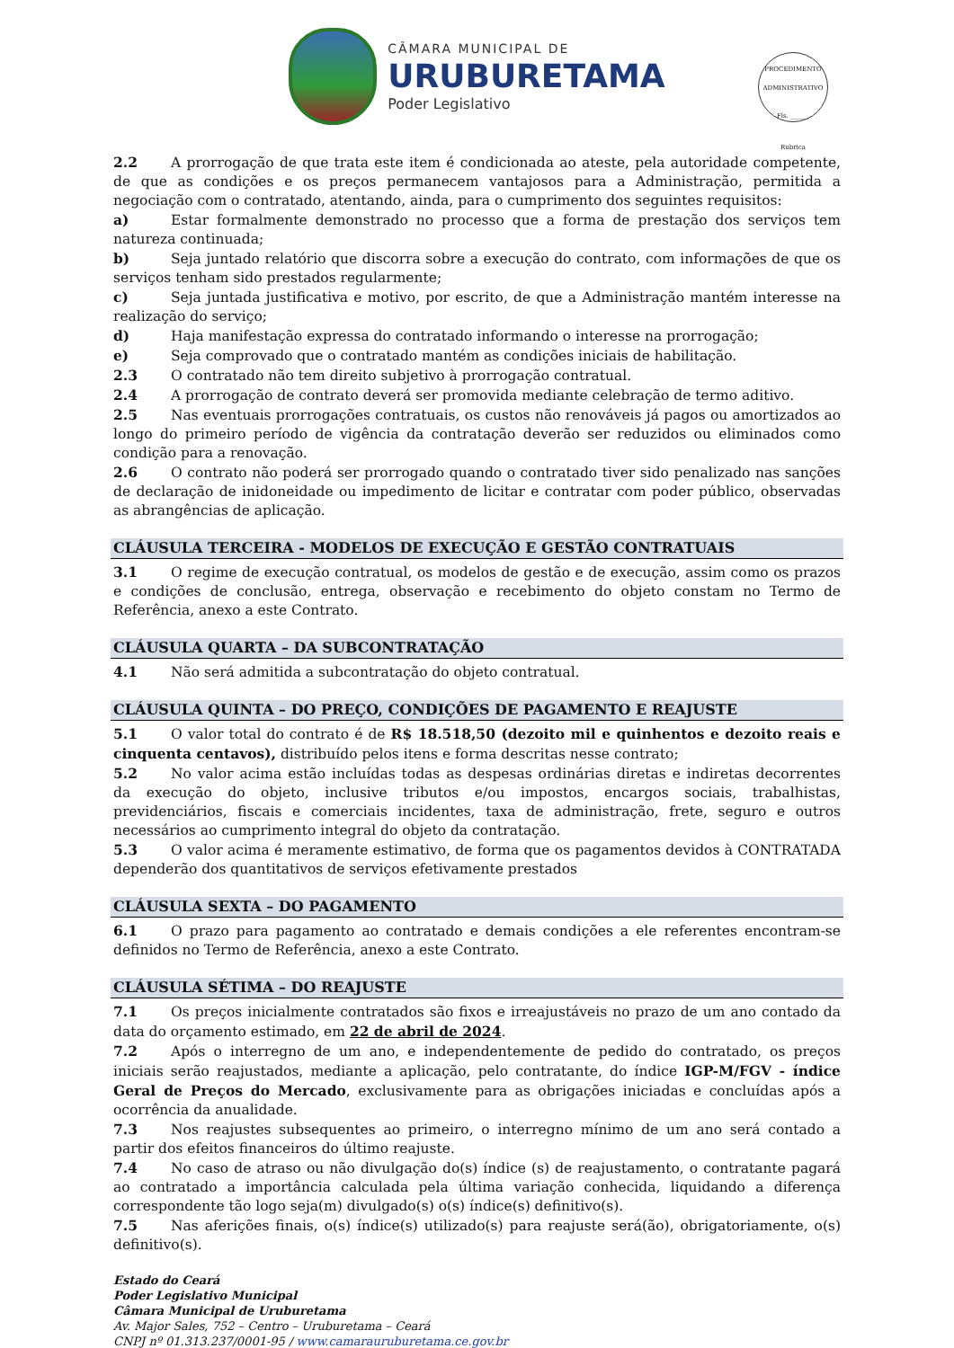CÂMARA MUNICIPAL DE
URUBURETAMA
Poder Legislativo
PROCEDIMENTO ADMINISTRATIVO
Fls. ______
Rubrica
2.2 A prorrogação de que trata este item é condicionada ao ateste, pela autoridade competente, de que as condições e os preços permanecem vantajosos para a Administração, permitida a negociação com o contratado, atentando, ainda, para o cumprimento dos seguintes requisitos:
a) Estar formalmente demonstrado no processo que a forma de prestação dos serviços tem natureza continuada;
b) Seja juntado relatório que discorra sobre a execução do contrato, com informações de que os serviços tenham sido prestados regularmente;
c) Seja juntada justificativa e motivo, por escrito, de que a Administração mantém interesse na realização do serviço;
d) Haja manifestação expressa do contratado informando o interesse na prorrogação;
e) Seja comprovado que o contratado mantém as condições iniciais de habilitação.
2.3 O contratado não tem direito subjetivo à prorrogação contratual.
2.4 A prorrogação de contrato deverá ser promovida mediante celebração de termo aditivo.
2.5 Nas eventuais prorrogações contratuais, os custos não renováveis já pagos ou amortizados ao longo do primeiro período de vigência da contratação deverão ser reduzidos ou eliminados como condição para a renovação.
2.6 O contrato não poderá ser prorrogado quando o contratado tiver sido penalizado nas sanções de declaração de inidoneidade ou impedimento de licitar e contratar com poder público, observadas as abrangências de aplicação.
CLÁUSULA TERCEIRA - MODELOS DE EXECUÇÃO E GESTÃO CONTRATUAIS
3.1 O regime de execução contratual, os modelos de gestão e de execução, assim como os prazos e condições de conclusão, entrega, observação e recebimento do objeto constam no Termo de Referência, anexo a este Contrato.
CLÁUSULA QUARTA – DA SUBCONTRATAÇÃO
4.1 Não será admitida a subcontratação do objeto contratual.
CLÁUSULA QUINTA – DO PREÇO, CONDIÇÕES DE PAGAMENTO E REAJUSTE
5.1 O valor total do contrato é de R$ 18.518,50 (dezoito mil e quinhentos e dezoito reais e cinquenta centavos), distribuído pelos itens e forma descritas nesse contrato;
5.2 No valor acima estão incluídas todas as despesas ordinárias diretas e indiretas decorrentes da execução do objeto, inclusive tributos e/ou impostos, encargos sociais, trabalhistas, previdenciários, fiscais e comerciais incidentes, taxa de administração, frete, seguro e outros necessários ao cumprimento integral do objeto da contratação.
5.3 O valor acima é meramente estimativo, de forma que os pagamentos devidos à CONTRATADA dependerão dos quantitativos de serviços efetivamente prestados
CLÁUSULA SEXTA – DO PAGAMENTO
6.1 O prazo para pagamento ao contratado e demais condições a ele referentes encontram-se definidos no Termo de Referência, anexo a este Contrato.
CLÁUSULA SÉTIMA – DO REAJUSTE
7.1 Os preços inicialmente contratados são fixos e irreajustáveis no prazo de um ano contado da data do orçamento estimado, em 22 de abril de 2024.
7.2 Após o interregno de um ano, e independentemente de pedido do contratado, os preços iniciais serão reajustados, mediante a aplicação, pelo contratante, do índice IGP-M/FGV - índice Geral de Preços do Mercado, exclusivamente para as obrigações iniciadas e concluídas após a ocorrência da anualidade.
7.3 Nos reajustes subsequentes ao primeiro, o interregno mínimo de um ano será contado a partir dos efeitos financeiros do último reajuste.
7.4 No caso de atraso ou não divulgação do(s) índice (s) de reajustamento, o contratante pagará ao contratado a importância calculada pela última variação conhecida, liquidando a diferença correspondente tão logo seja(m) divulgado(s) o(s) índice(s) definitivo(s).
7.5 Nas aferições finais, o(s) índice(s) utilizado(s) para reajuste será(ão), obrigatoriamente, o(s) definitivo(s).
Estado do Ceará
Poder Legislativo Municipal
Câmara Municipal de Uruburetama
Av. Major Sales, 752 – Centro – Uruburetama – Ceará
CNPJ nº 01.313.237/0001-95 / www.camarauruburetama.ce.gov.br